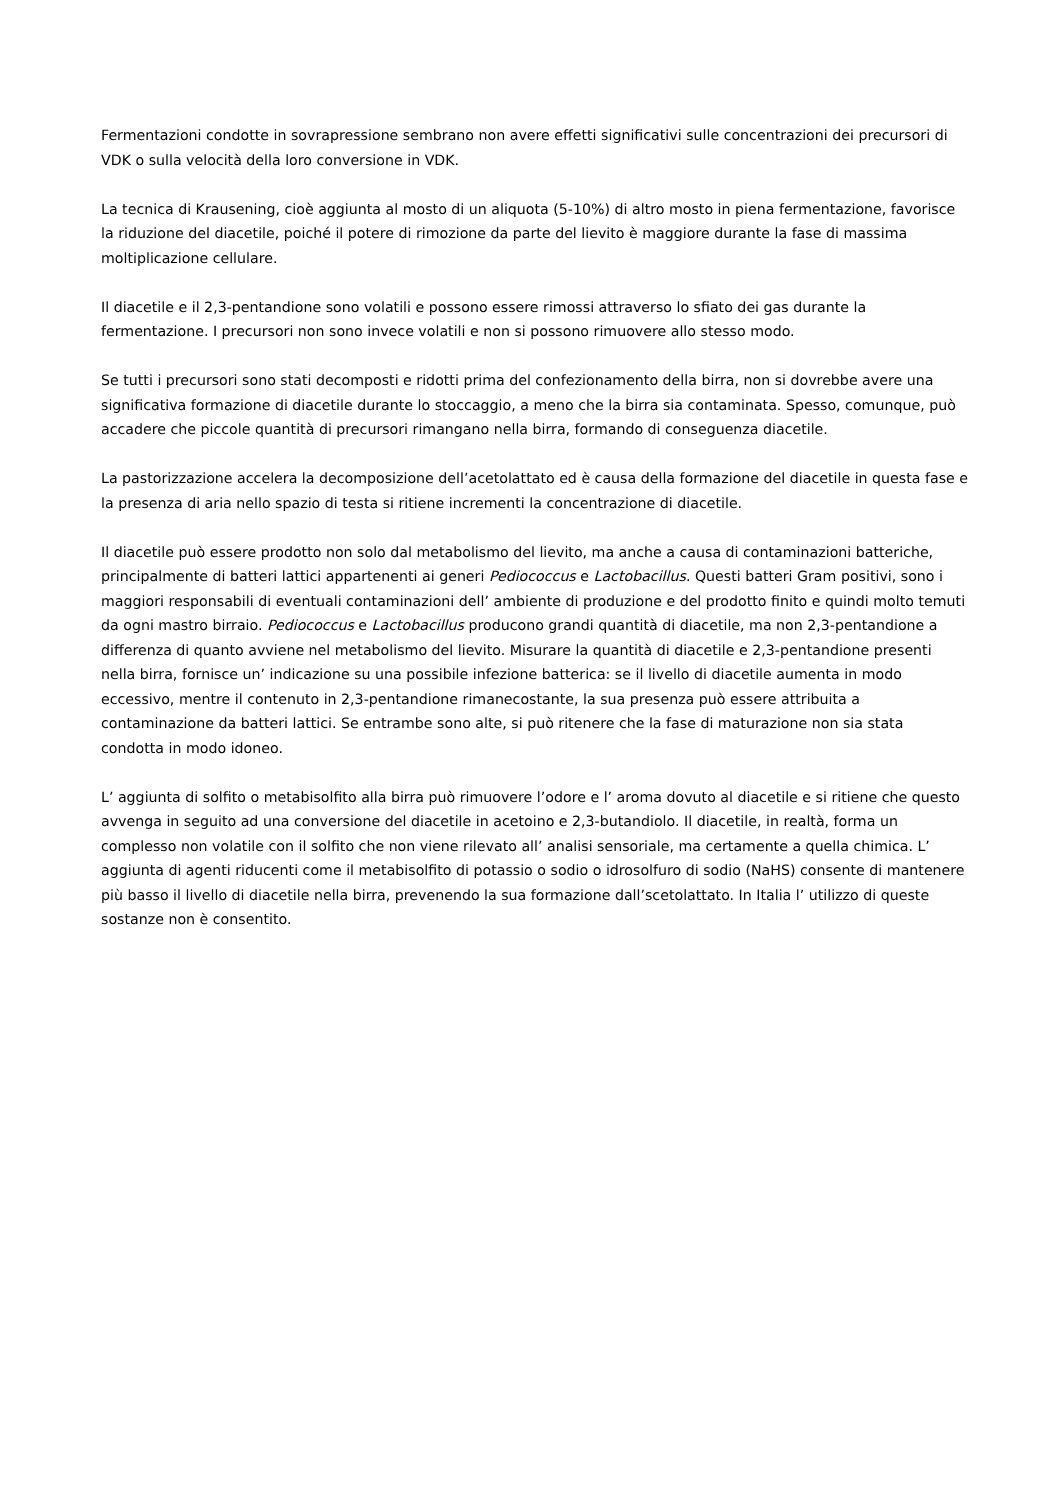Fermentazioni condotte in sovrapressione sembrano non avere effetti significativi sulle concentrazioni dei precursori di VDK o sulla velocità della loro conversione in VDK.
La tecnica di Krausening, cioè aggiunta al mosto di un aliquota (5-10%) di altro mosto in piena fermentazione, favorisce la riduzione del diacetile, poiché il potere di rimozione da parte del lievito è maggiore durante la fase di massima moltiplicazione cellulare.
Il diacetile e il 2,3-pentandione sono volatili e possono essere rimossi attraverso lo sfiato dei gas durante la fermentazione. I precursori non sono invece volatili e non si possono rimuovere allo stesso modo.
Se tutti i precursori sono stati decomposti e ridotti prima del confezionamento della birra, non si dovrebbe avere una significativa formazione di diacetile durante lo stoccaggio, a meno che la birra sia contaminata. Spesso, comunque, può accadere che piccole quantità di precursori rimangano nella birra, formando di conseguenza diacetile.
La pastorizzazione accelera la decomposizione dell’acetolattato ed è causa della formazione del diacetile in questa fase e la presenza di aria nello spazio di testa si ritiene incrementi la concentrazione di diacetile.
Il diacetile può essere prodotto non solo dal metabolismo del lievito, ma anche a causa di contaminazioni batteriche, principalmente di batteri lattici appartenenti ai generi Pediococcus e Lactobacillus. Questi batteri Gram positivi, sono i maggiori responsabili di eventuali contaminazioni dell’ ambiente di produzione e del prodotto finito e quindi molto temuti da ogni mastro birraio. Pediococcus e Lactobacillus producono grandi quantità di diacetile, ma non 2,3-pentandione a differenza di quanto avviene nel metabolismo del lievito. Misurare la quantità di diacetile e 2,3-pentandione presenti nella birra, fornisce un’ indicazione su una possibile infezione batterica: se il livello di diacetile aumenta in modo eccessivo, mentre il contenuto in 2,3-pentandione rimanecostante, la sua presenza può essere attribuita a contaminazione da batteri lattici. Se entrambe sono alte, si può ritenere che la fase di maturazione non sia stata condotta in modo idoneo.
L’ aggiunta di solfito o metabisolfito alla birra può rimuovere l’odore e l’ aroma dovuto al diacetile e si ritiene che questo avvenga in seguito ad una conversione del diacetile in acetoino e 2,3-butandiolo. Il diacetile, in realtà, forma un complesso non volatile con il solfito che non viene rilevato all’ analisi sensoriale, ma certamente a quella chimica. L’ aggiunta di agenti riducenti come il metabisolfito di potassio o sodio o idrosolfuro di sodio (NaHS) consente di mantenere più basso il livello di diacetile nella birra, prevenendo la sua formazione dall’scetolattato. In Italia l’ utilizzo di queste sostanze non è consentito.